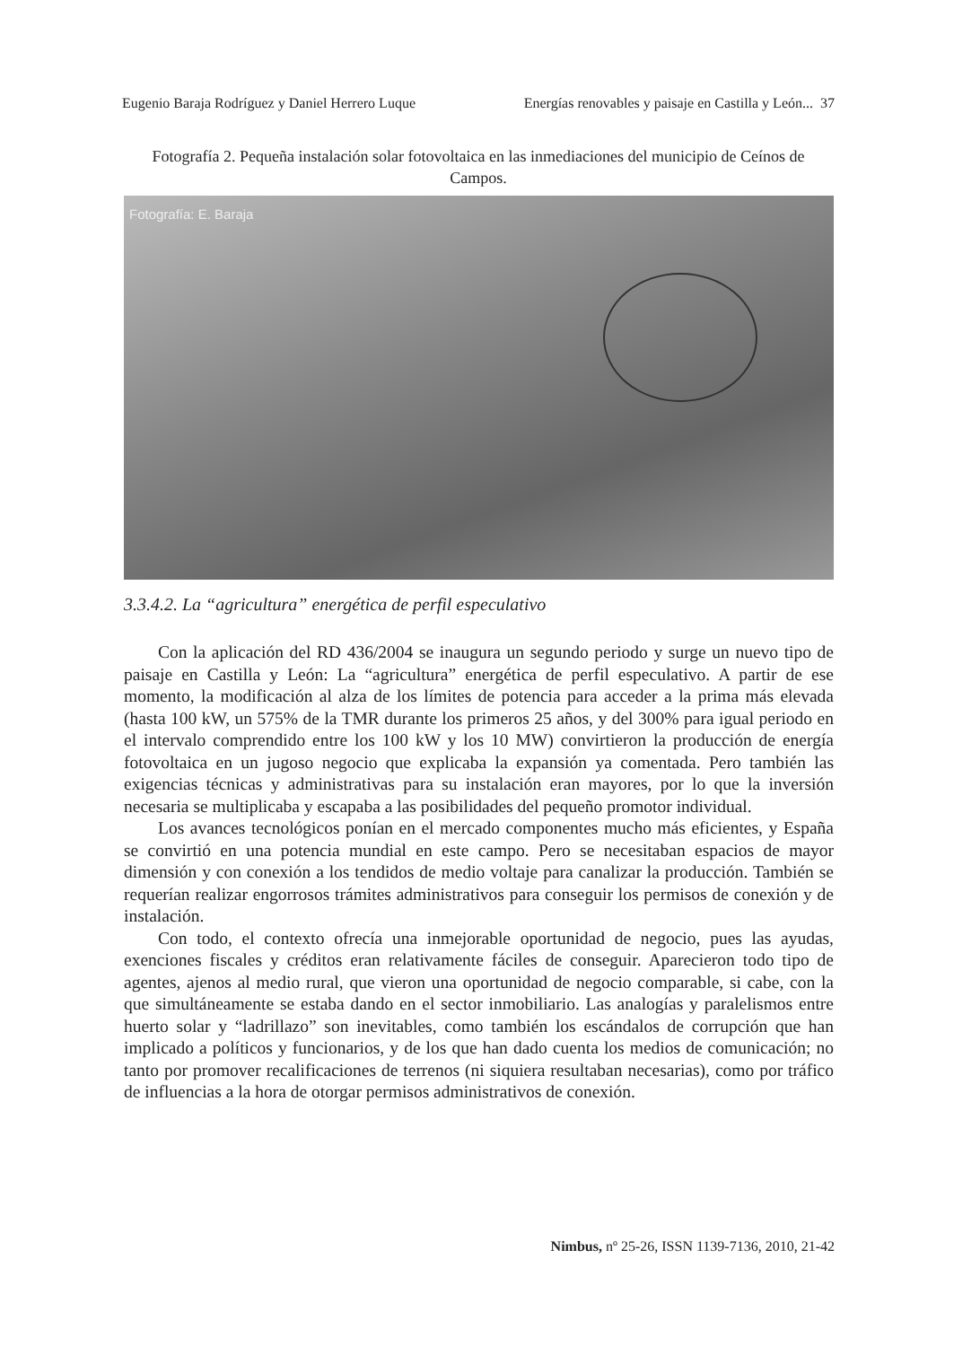Eugenio Baraja Rodríguez y Daniel Herrero Luque Energías renovables y paisaje en Castilla y León... 37
Fotografía 2. Pequeña instalación solar fotovoltaica en las inmediaciones del municipio de Ceínos de Campos.
Fotografía: E. Baraja
3.3.4.2. La “agricultura” energética de perfil especulativo
Con la aplicación del RD 436/2004 se inaugura un segundo periodo y surge un nuevo tipo de paisaje en Castilla y León: La “agricultura” energética de perfil especulativo. A partir de ese momento, la modificación al alza de los límites de potencia para acceder a la prima más elevada (hasta 100 kW, un 575% de la TMR durante los primeros 25 años, y del 300% para igual periodo en el intervalo comprendido entre los 100 kW y los 10 MW) convirtieron la producción de energía fotovoltaica en un jugoso negocio que explicaba la expansión ya comentada. Pero también las exigencias técnicas y administrativas para su instalación eran mayores, por lo que la inversión necesaria se multiplicaba y escapaba a las posibilidades del pequeño promotor individual.
Los avances tecnológicos ponían en el mercado componentes mucho más eficientes, y España se convirtió en una potencia mundial en este campo. Pero se necesitaban espacios de mayor dimensión y con conexión a los tendidos de medio voltaje para canalizar la producción. También se requerían realizar engorrosos trámites administrativos para conseguir los permisos de conexión y de instalación.
Con todo, el contexto ofrecía una inmejorable oportunidad de negocio, pues las ayudas, exenciones fiscales y créditos eran relativamente fáciles de conseguir. Aparecieron todo tipo de agentes, ajenos al medio rural, que vieron una oportunidad de negocio comparable, si cabe, con la que simultáneamente se estaba dando en el sector inmobiliario. Las analogías y paralelismos entre huerto solar y “ladrillazo” son inevitables, como también los escándalos de corrupción que han implicado a políticos y funcionarios, y de los que han dado cuenta los medios de comunicación; no tanto por promover recalificaciones de terrenos (ni siquiera resultaban necesarias), como por tráfico de influencias a la hora de otorgar permisos administrativos de conexión.
Nimbus, nº 25-26, ISSN 1139-7136, 2010, 21-42